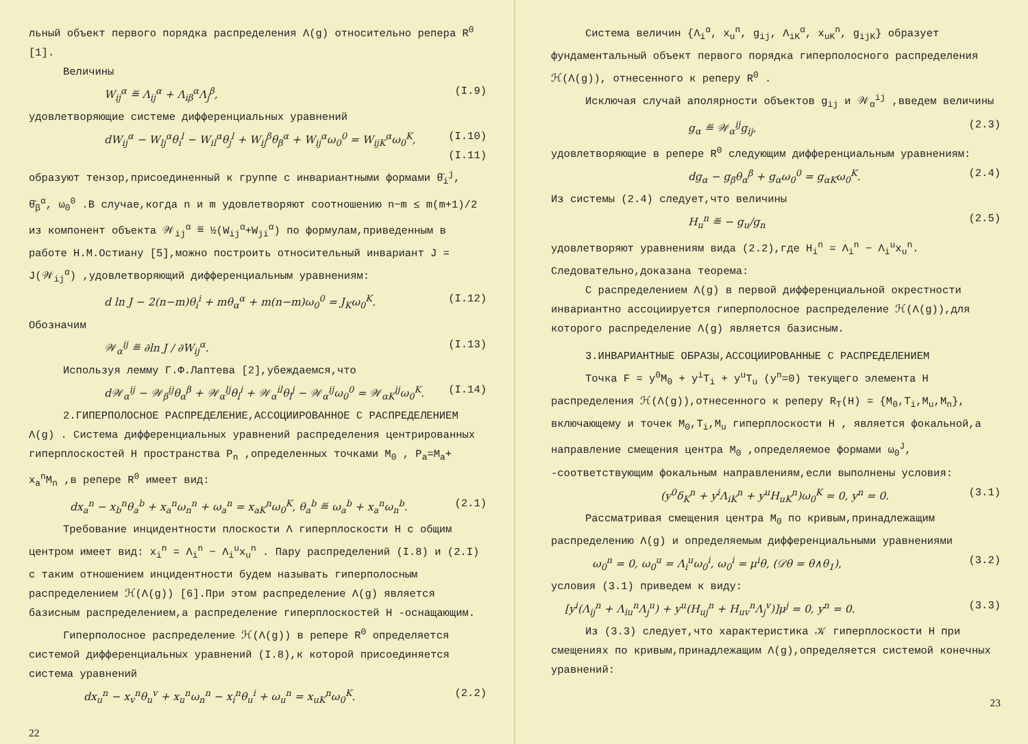льный объект первого порядка распределения Λ(g) относительно репера R<sup>0</sup> [1].
Величины
W<sub>ij</sub><sup>α</sup> ≝ Λ<sub>ij</sub><sup>α</sup> + Λ<sub>iβ</sub><sup>α</sup>Λ<sub>j</sub><sup>β</sup>, (I.9)
удовлетворяющие системе дифференциальных уравнений
dW<sub>ij</sub><sup>α</sup> − W<sub>lj</sub><sup>α</sup>θ<sub>i</sub><sup>l</sup> − W<sub>il</sub><sup>α</sup>θ<sub>j</sub><sup>l</sup> + W<sub>ij</sub><sup>β</sup>θ<sub>β</sub><sup>α</sup> + W<sub>ij</sub><sup>α</sup>ω<sub>0</sub><sup>0</sup> = W<sub>ijK</sub><sup>α</sup>ω<sub>0</sub><sup>K</sup>, (I.10)
(I.11)
образуют тензор,присоединенный к группе с инвариантными формами θ̄<sub>i</sub><sup>j</sup>, θ̄<sub>β</sub><sup>α</sup>, ω<sub>0</sub><sup>0</sup> .В случае,когда n и m удовлетворяют соотношению n−m ≤ m(m+1)/2 из компонент объекта 𝒲<sub>ij</sub><sup>α</sup> ≝ ½(W<sub>ij</sub><sup>α</sup>+W<sub>ji</sub><sup>α</sup>) по формулам,приведенным в работе Н.М.Остиану [5],можно построить относительный инвариант J = J(𝒲<sub>ij</sub><sup>α</sup>) ,удовлетворяющий дифференциальным уравнениям:
d ln J − 2(n−m)θ<sub>i</sub><sup>i</sup> + mθ<sub>α</sub><sup>α</sup> + m(n−m)ω<sub>0</sub><sup>0</sup> = J<sub>K</sub>ω<sub>0</sub><sup>K</sup>. (I.12)
Обозначим
𝒲<sub>α</sub><sup>ij</sup> ≝ ∂ln J / ∂W<sub>ij</sub><sup>α</sup>. (I.13)
Используя лемму Г.Ф.Лаптева [2],убеждаемся,что
d𝒲<sub>α</sub><sup>ij</sup> − 𝒲<sub>β</sub><sup>ij</sup>θ<sub>α</sub><sup>β</sup> + 𝒲<sub>α</sub><sup>lj</sup>θ<sub>l</sub><sup>i</sup> + 𝒲<sub>α</sub><sup>il</sup>θ<sub>l</sub><sup>j</sup> − 𝒲<sub>α</sub><sup>ij</sup>ω<sub>0</sub><sup>0</sup> = 𝒲<sub>αK</sub><sup>ij</sup>ω<sub>0</sub><sup>K</sup>. (I.14)
2.ГИПЕРПОЛОСНОЕ РАСПРЕДЕЛЕНИЕ,АССОЦИИРОВАННОЕ С РАСПРЕДЕЛЕНИЕМ Λ(g) . Система дифференциальных уравнений распределения центрированных гиперплоскостей H пространства P<sub>n</sub> ,определенных точками M<sub>0</sub> , P<sub>a</sub>=M<sub>a</sub>+ x<sub>a</sub><sup>n</sup>M<sub>n</sub> ,в репере R<sup>0</sup> имеет вид:
dx<sub>a</sub><sup>n</sup> − x<sub>b</sub><sup>n</sup>θ<sub>a</sub><sup>b</sup> + x<sub>a</sub><sup>n</sup>ω<sub>n</sub><sup>n</sup> + ω<sub>a</sub><sup>n</sup> = x<sub>aK</sub><sup>n</sup>ω<sub>0</sub><sup>K</sup>, θ<sub>a</sub><sup>b</sup> ≝ ω<sub>a</sub><sup>b</sup> + x<sub>a</sub><sup>n</sup>ω<sub>n</sub><sup>b</sup>. (2.1)
Требование инцидентности плоскости Λ гиперплоскости H с общим центром имеет вид: x<sub>i</sub><sup>n</sup> = Λ<sub>i</sub><sup>n</sup> − Λ<sub>i</sub><sup>u</sup>x<sub>u</sub><sup>n</sup> . Пару распределений (I.8) и (2.I) с таким отношением инцидентности будем называть гиперполосным распределением ℋ(Λ(g)) [6].При этом распределение Λ(g) является базисным распределением,а распределение гиперплоскостей H -оснащающим.
Гиперполосное распределение ℋ(Λ(g)) в репере R<sup>0</sup> определяется системой дифференциальных уравнений (I.8),к которой присоединяется система уравнений
dx<sub>u</sub><sup>n</sup> − x<sub>v</sub><sup>n</sup>θ<sub>u</sub><sup>v</sup> + x<sub>u</sub><sup>n</sup>ω<sub>n</sub><sup>n</sup> − x<sub>i</sub><sup>n</sup>θ<sub>u</sub><sup>i</sup> + ω<sub>u</sub><sup>n</sup> = x<sub>uK</sub><sup>n</sup>ω<sub>0</sub><sup>K</sup>. (2.2)
22
Система величин {Λ<sub>i</sub><sup>α</sup>, x<sub>u</sub><sup>n</sup>, g<sub>ij</sub>, Λ<sub>iK</sub><sup>α</sup>, x<sub>uK</sub><sup>n</sup>, g<sub>ijK</sub>} образует фундаментальный объект первого порядка гиперполосного распределения ℋ(Λ(g)), отнесенного к реперу R<sup>0</sup> .
Исключая случай аполярности объектов g<sub>ij</sub> и 𝒲<sub>α</sub><sup>ij</sup> ,введем величины
g<sub>α</sub> ≝ 𝒲<sub>α</sub><sup>ij</sup>g<sub>ij</sub>, (2.3)
удовлетворяющие в репере R<sup>0</sup> следующим дифференциальным уравнениям:
dg<sub>α</sub> − g<sub>β</sub>θ<sub>α</sub><sup>β</sup> + g<sub>α</sub>ω<sub>0</sub><sup>0</sup> = g<sub>αK</sub>ω<sub>0</sub><sup>K</sup>. (2.4)
Из системы (2.4) следует,что величины
H<sub>u</sub><sup>n</sup> ≝ − g<sub>u</sub>/g<sub>n</sub> (2.5)
удовлетворяют уравнениям вида (2.2),где H<sub>i</sub><sup>n</sup> = Λ<sub>i</sub><sup>n</sup> − Λ<sub>i</sub><sup>u</sup>x<sub>u</sub><sup>n</sup>. Следовательно,доказана теорема:
С распределением Λ(g) в первой дифференциальной окрестности инвариантно ассоциируется гиперполосное распределение ℋ(Λ(g)),для которого распределение Λ(g) является базисным.
3.ИНВАРИАНТНЫЕ ОБРАЗЫ,АССОЦИИРОВАННЫЕ С РАСПРЕДЕЛЕНИЕМ
Точка F = y<sup>0</sup>M<sub>0</sub> + y<sup>i</sup>T<sub>i</sub> + y<sup>u</sup>T<sub>u</sub> (y<sup>n</sup>=0) текущего элемента H распределения ℋ(Λ(g)),отнесенного к реперу R<sub>T</sub>(H) = {M<sub>0</sub>,T<sub>i</sub>,M<sub>u</sub>,M<sub>n</sub>}, включающему и точек M<sub>0</sub>,T<sub>i</sub>,M<sub>u</sub> гиперплоскости H , является фокальной,а направление смещения центра M<sub>0</sub> ,определяемое формами ω<sub>0</sub><sup>J</sup>, -соответствующим фокальным направлениям,если выполнены условия:
(y<sup>0</sup>δ<sub>K</sub><sup>n</sup> + y<sup>i</sup>Λ<sub>iK</sub><sup>n</sup> + y<sup>u</sup>H<sub>uK</sub><sup>n</sup>)ω<sub>0</sub><sup>K</sup> = 0, y<sup>n</sup> = 0. (3.1)
Рассматривая смещения центра M<sub>0</sub> по кривым,принадлежащим распределению Λ(g) и определяемым дифференциальными уравнениями
ω<sub>0</sub><sup>n</sup> = 0, ω<sub>0</sub><sup>u</sup> = Λ<sub>i</sub><sup>u</sup>ω<sub>0</sub><sup>i</sup>, ω<sub>0</sub><sup>i</sup> = μ<sup>i</sup>θ, (𝒟θ = θ∧θ<sub>1</sub>), (3.2)
условия (3.1) приведем к виду:
[y<sup>i</sup>(Λ<sub>ij</sub><sup>n</sup> + Λ<sub>iu</sub><sup>n</sup>Λ<sub>j</sub><sup>u</sup>) + y<sup>u</sup>(H<sub>uj</sub><sup>n</sup> + H<sub>uv</sub><sup>n</sup>Λ<sub>j</sub><sup>v</sup>)]μ<sup>j</sup> = 0, y<sup>n</sup> = 0. (3.3)
Из (3.3) следует,что характеристика 𝒦 гиперплоскости H при смещениях по кривым,принадлежащим Λ(g),определяется системой конечных уравнений:
23